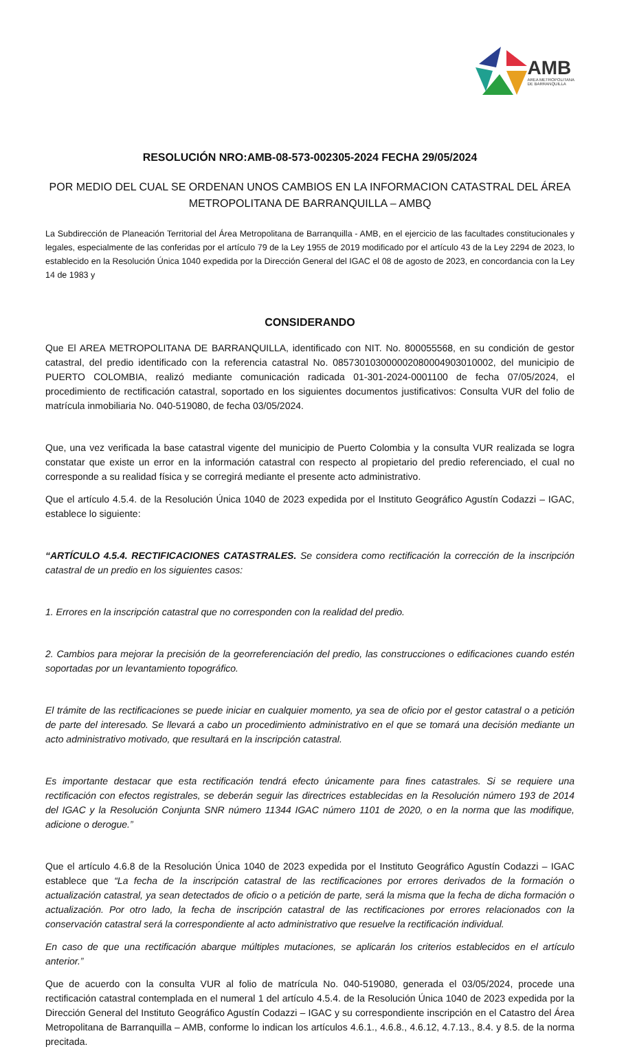AMB
AREA METROPOLITANA
DE BARRANQUILLA
RESOLUCIÓN NRO:AMB-08-573-002305-2024 FECHA 29/05/2024
POR MEDIO DEL CUAL SE ORDENAN UNOS CAMBIOS EN LA INFORMACION CATASTRAL DEL ÁREA METROPOLITANA DE BARRANQUILLA – AMBQ
La Subdirección de Planeación Territorial del Área Metropolitana de Barranquilla - AMB, en el ejercicio de las facultades constitucionales y legales, especialmente de las conferidas por el artículo 79 de la Ley 1955 de 2019 modificado por el artículo 43 de la Ley 2294 de 2023, lo establecido en la Resolución Única 1040 expedida por la Dirección General del IGAC el 08 de agosto de 2023, en concordancia con la Ley 14 de 1983 y
CONSIDERANDO
Que El AREA METROPOLITANA DE BARRANQUILLA, identificado con NIT. No. 800055568, en su condición de gestor catastral, del predio identificado con la referencia catastral No. 085730103000002080004903010002, del municipio de PUERTO COLOMBIA, realizó mediante comunicación radicada 01-301-2024-0001100 de fecha 07/05/2024, el procedimiento de rectificación catastral, soportado en los siguientes documentos justificativos: Consulta VUR del folio de matrícula inmobiliaria No. 040-519080, de fecha 03/05/2024.
Que, una vez verificada la base catastral vigente del municipio de Puerto Colombia y la consulta VUR realizada se logra constatar que existe un error en la información catastral con respecto al propietario del predio referenciado, el cual no corresponde a su realidad física y se corregirá mediante el presente acto administrativo.
Que el artículo 4.5.4. de la Resolución Única 1040 de 2023 expedida por el Instituto Geográfico Agustín Codazzi – IGAC, establece lo siguiente:
“ARTÍCULO 4.5.4. RECTIFICACIONES CATASTRALES. Se considera como rectificación la corrección de la inscripción catastral de un predio en los siguientes casos:
1. Errores en la inscripción catastral que no corresponden con la realidad del predio.
2. Cambios para mejorar la precisión de la georreferenciación del predio, las construcciones o edificaciones cuando estén soportadas por un levantamiento topográfico.
El trámite de las rectificaciones se puede iniciar en cualquier momento, ya sea de oficio por el gestor catastral o a petición de parte del interesado. Se llevará a cabo un procedimiento administrativo en el que se tomará una decisión mediante un acto administrativo motivado, que resultará en la inscripción catastral.
Es importante destacar que esta rectificación tendrá efecto únicamente para fines catastrales. Si se requiere una rectificación con efectos registrales, se deberán seguir las directrices establecidas en la Resolución número 193 de 2014 del IGAC y la Resolución Conjunta SNR número 11344 IGAC número 1101 de 2020, o en la norma que las modifique, adicione o derogue.”
Que el artículo 4.6.8 de la Resolución Única 1040 de 2023 expedida por el Instituto Geográfico Agustín Codazzi – IGAC establece que “La fecha de la inscripción catastral de las rectificaciones por errores derivados de la formación o actualización catastral, ya sean detectados de oficio o a petición de parte, será la misma que la fecha de dicha formación o actualización. Por otro lado, la fecha de inscripción catastral de las rectificaciones por errores relacionados con la conservación catastral será la correspondiente al acto administrativo que resuelve la rectificación individual.
En caso de que una rectificación abarque múltiples mutaciones, se aplicarán los criterios establecidos en el artículo anterior.”
Que de acuerdo con la consulta VUR al folio de matrícula No. 040-519080, generada el 03/05/2024, procede una rectificación catastral contemplada en el numeral 1 del artículo 4.5.4. de la Resolución Única 1040 de 2023 expedida por la Dirección General del Instituto Geográfico Agustín Codazzi – IGAC y su correspondiente inscripción en el Catastro del Área Metropolitana de Barranquilla – AMB, conforme lo indican los artículos 4.6.1., 4.6.8., 4.6.12, 4.7.13., 8.4. y 8.5. de la norma precitada.